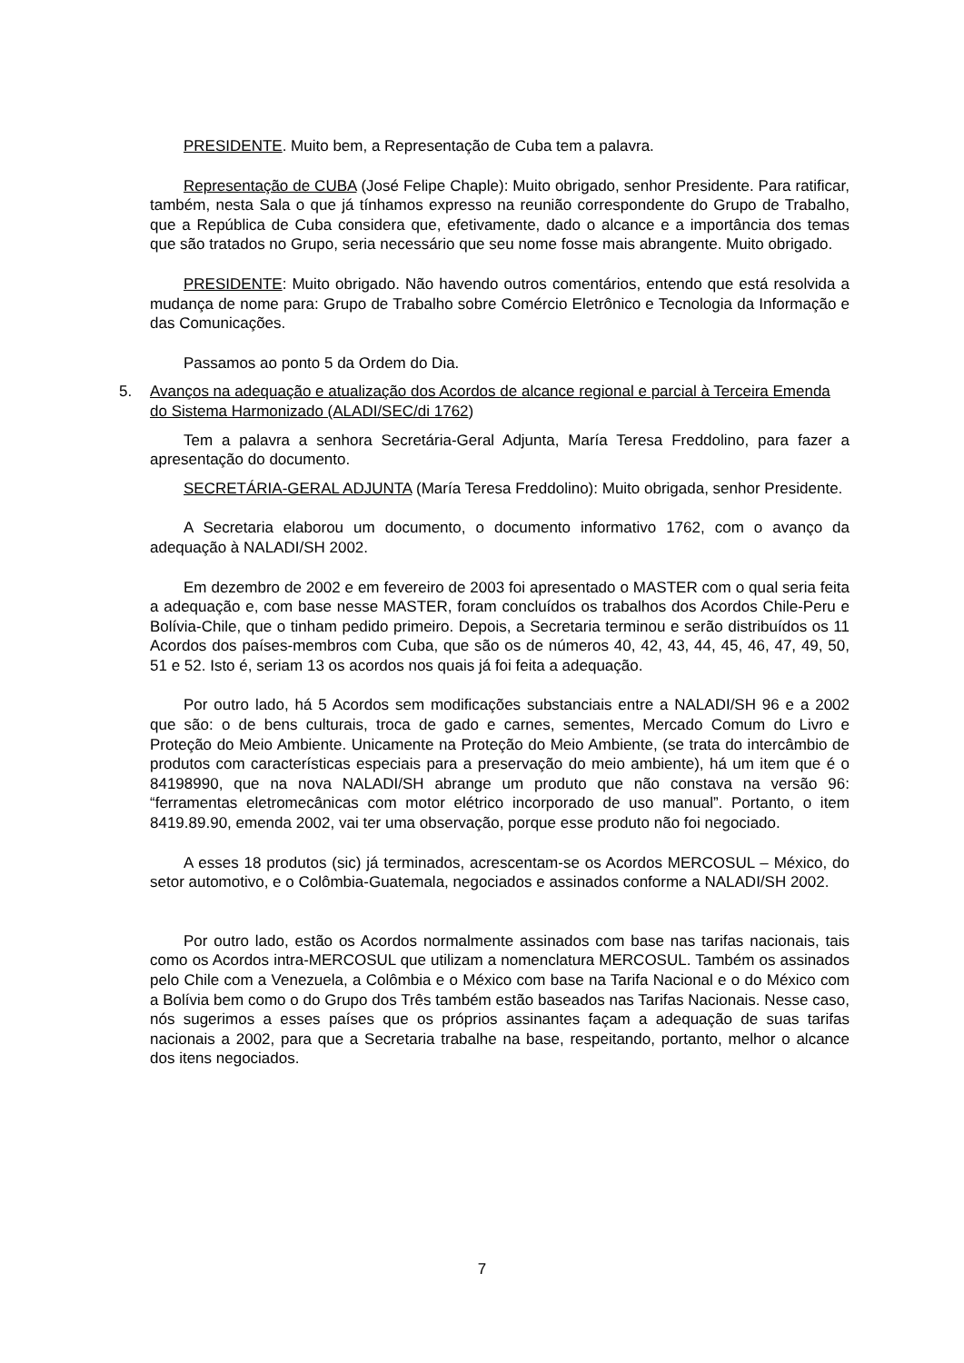PRESIDENTE. Muito bem, a Representação de Cuba tem a palavra.
Representação de CUBA (José Felipe Chaple): Muito obrigado, senhor Presidente. Para ratificar, também, nesta Sala o que já tínhamos expresso na reunião correspondente do Grupo de Trabalho, que a República de Cuba considera que, efetivamente, dado o alcance e a importância dos temas que são tratados no Grupo, seria necessário que seu nome fosse mais abrangente. Muito obrigado.
PRESIDENTE: Muito obrigado. Não havendo outros comentários, entendo que está resolvida a mudança de nome para: Grupo de Trabalho sobre Comércio Eletrônico e Tecnologia da Informação e das Comunicações.
Passamos ao ponto 5 da Ordem do Dia.
5. Avanços na adequação e atualização dos Acordos de alcance regional e parcial à Terceira Emenda do Sistema Harmonizado (ALADI/SEC/di 1762)
Tem a palavra a senhora Secretária-Geral Adjunta, María Teresa Freddolino, para fazer a apresentação do documento.
SECRETÁRIA-GERAL ADJUNTA (María Teresa Freddolino): Muito obrigada, senhor Presidente.
A Secretaria elaborou um documento, o documento informativo 1762, com o avanço da adequação à NALADI/SH 2002.
Em dezembro de 2002 e em fevereiro de 2003 foi apresentado o MASTER com o qual seria feita a adequação e, com base nesse MASTER, foram concluídos os trabalhos dos Acordos Chile-Peru e Bolívia-Chile, que o tinham pedido primeiro. Depois, a Secretaria terminou e serão distribuídos os 11 Acordos dos países-membros com Cuba, que são os de números 40, 42, 43, 44, 45, 46, 47, 49, 50, 51 e 52. Isto é, seriam 13 os acordos nos quais já foi feita a adequação.
Por outro lado, há 5 Acordos sem modificações substanciais entre a NALADI/SH 96 e a 2002 que são: o de bens culturais, troca de gado e carnes, sementes, Mercado Comum do Livro e Proteção do Meio Ambiente. Unicamente na Proteção do Meio Ambiente, (se trata do intercâmbio de produtos com características especiais para a preservação do meio ambiente), há um item que é o 84198990, que na nova NALADI/SH abrange um produto que não constava na versão 96: “ferramentas eletromecânicas com motor elétrico incorporado de uso manual”. Portanto, o item 8419.89.90, emenda 2002, vai ter uma observação, porque esse produto não foi negociado.
A esses 18 produtos (sic) já terminados, acrescentam-se os Acordos MERCOSUL – México, do setor automotivo, e o Colômbia-Guatemala, negociados e assinados conforme a NALADI/SH 2002.
Por outro lado, estão os Acordos normalmente assinados com base nas tarifas nacionais, tais como os Acordos intra-MERCOSUL que utilizam a nomenclatura MERCOSUL. Também os assinados pelo Chile com a Venezuela, a Colômbia e o México com base na Tarifa Nacional e o do México com a Bolívia bem como o do Grupo dos Três também estão baseados nas Tarifas Nacionais. Nesse caso, nós sugerimos a esses países que os próprios assinantes façam a adequação de suas tarifas nacionais a 2002, para que a Secretaria trabalhe na base, respeitando, portanto, melhor o alcance dos itens negociados.
7